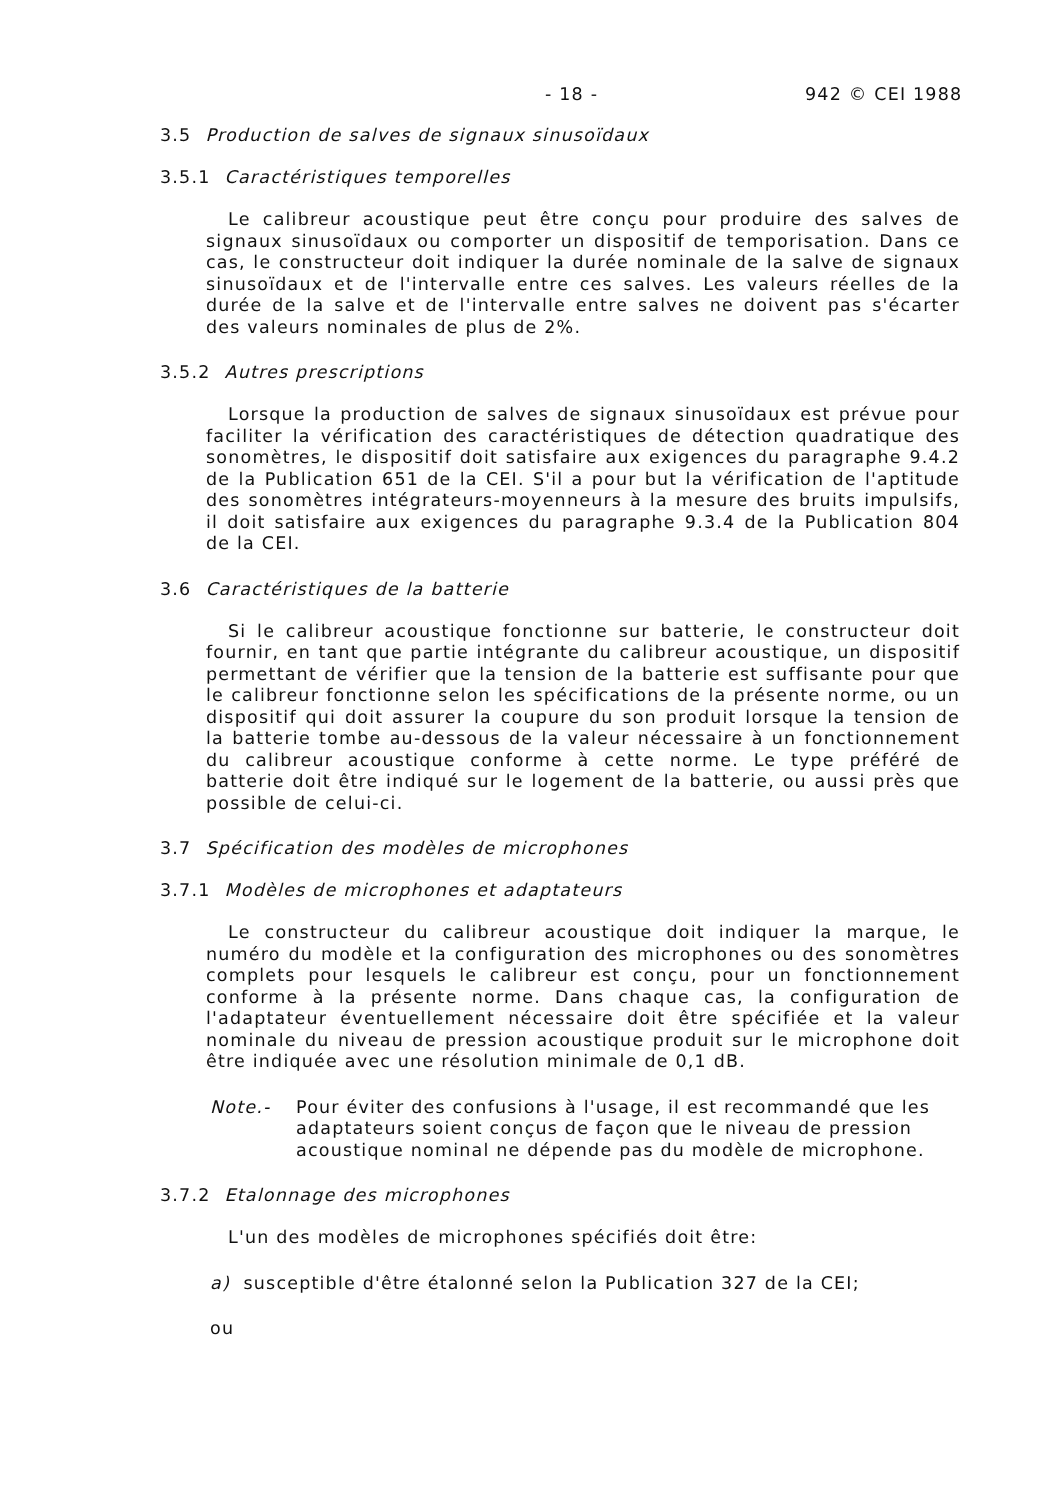- 18 - 942 © CEI 1988
3.5 Production de salves de signaux sinusoïdaux
3.5.1 Caractéristiques temporelles
Le calibreur acoustique peut être conçu pour produire des salves de signaux sinusoïdaux ou comporter un dispositif de temporisation. Dans ce cas, le constructeur doit indiquer la durée nominale de la salve de signaux sinusoïdaux et de l'intervalle entre ces salves. Les valeurs réelles de la durée de la salve et de l'intervalle entre salves ne doivent pas s'écarter des valeurs nominales de plus de 2%.
3.5.2 Autres prescriptions
Lorsque la production de salves de signaux sinusoïdaux est prévue pour faciliter la vérification des caractéristiques de détection quadratique des sonomètres, le dispositif doit satisfaire aux exigences du paragraphe 9.4.2 de la Publication 651 de la CEI. S'il a pour but la vérification de l'aptitude des sonomètres intégrateurs-moyenneurs à la mesure des bruits impulsifs, il doit satisfaire aux exigences du paragraphe 9.3.4 de la Publication 804 de la CEI.
3.6 Caractéristiques de la batterie
Si le calibreur acoustique fonctionne sur batterie, le constructeur doit fournir, en tant que partie intégrante du calibreur acoustique, un dispositif permettant de vérifier que la tension de la batterie est suffisante pour que le calibreur fonctionne selon les spécifications de la présente norme, ou un dispositif qui doit assurer la coupure du son produit lorsque la tension de la batterie tombe au-dessous de la valeur nécessaire à un fonctionnement du calibreur acoustique conforme à cette norme. Le type préféré de batterie doit être indiqué sur le logement de la batterie, ou aussi près que possible de celui-ci.
3.7 Spécification des modèles de microphones
3.7.1 Modèles de microphones et adaptateurs
Le constructeur du calibreur acoustique doit indiquer la marque, le numéro du modèle et la configuration des microphones ou des sonomètres complets pour lesquels le calibreur est conçu, pour un fonctionnement conforme à la présente norme. Dans chaque cas, la configuration de l'adaptateur éventuellement nécessaire doit être spécifiée et la valeur nominale du niveau de pression acoustique produit sur le microphone doit être indiquée avec une résolution minimale de 0,1 dB.
Note.- Pour éviter des confusions à l'usage, il est recommandé que les adaptateurs soient conçus de façon que le niveau de pression acoustique nominal ne dépende pas du modèle de microphone.
3.7.2 Etalonnage des microphones
L'un des modèles de microphones spécifiés doit être:
a) susceptible d'être étalonné selon la Publication 327 de la CEI;
ou